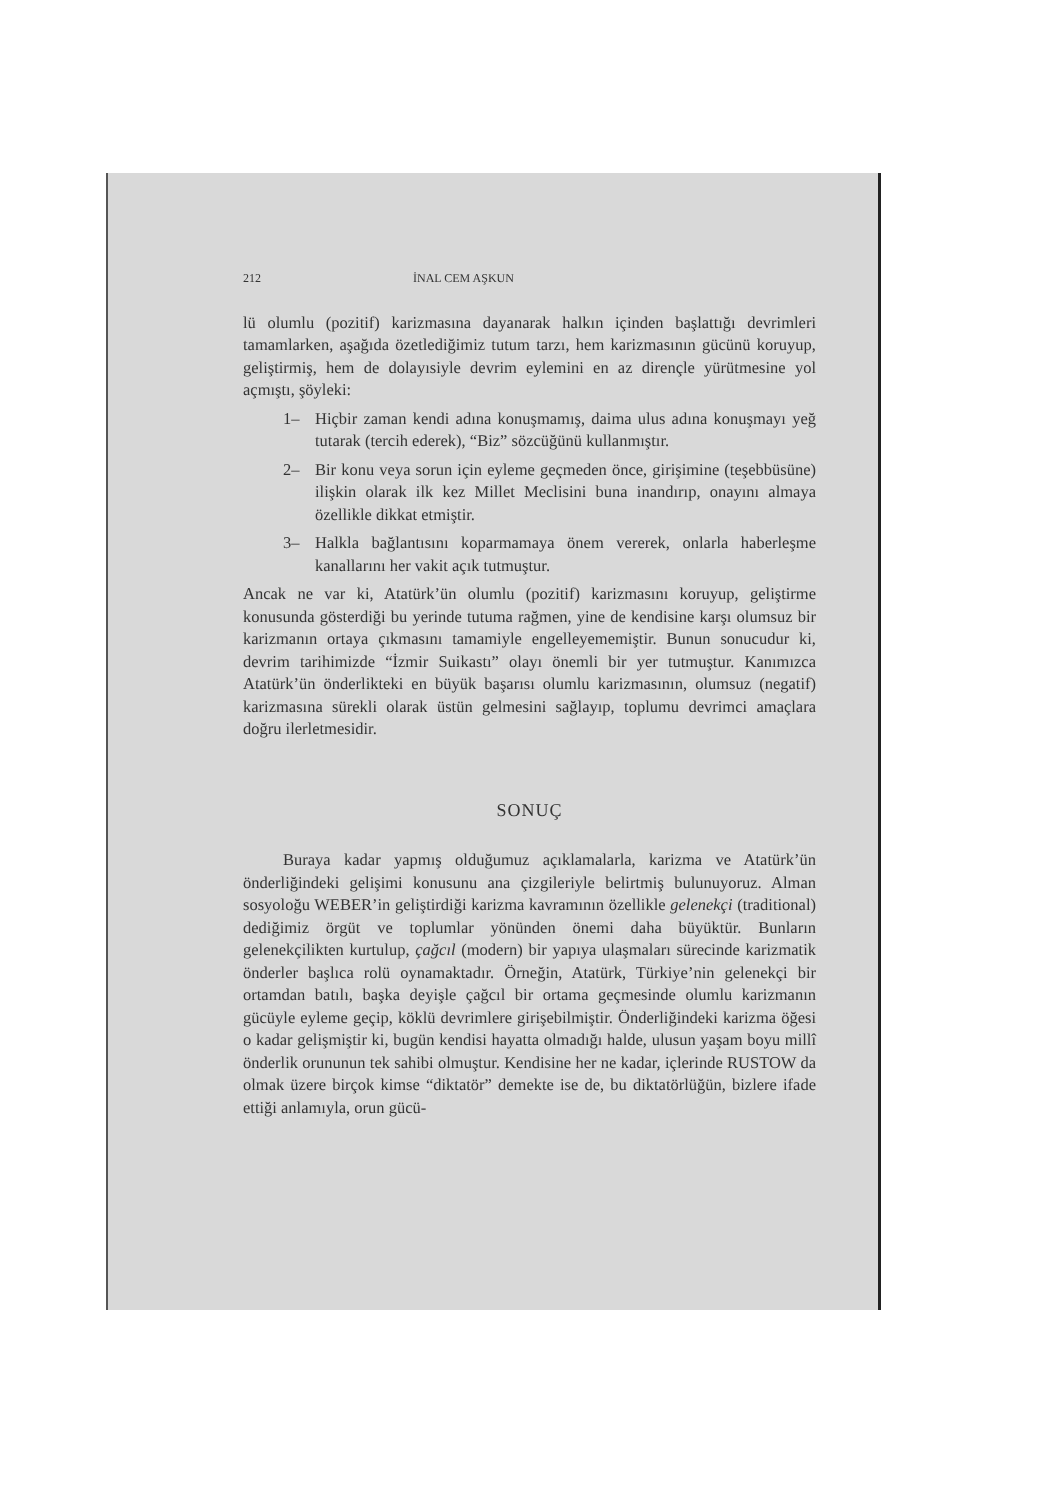212 İNAL CEM AŞKUN
lü olumlu (pozitif) karizmasına dayanarak halkın içinden başlattığı devrimleri tamamlarken, aşağıda özetlediğimiz tutum tarzı, hem karizmasının gücünü koruyup, geliştirmiş, hem de dolayısiyle devrim eylemini en az dirençle yürütmesine yol açmıştı, şöyleki:
1– Hiçbir zaman kendi adına konuşmamış, daima ulus adına konuşmayı yeğ tutarak (tercih ederek), “Biz” sözcüğünü kullanmıştır.
2– Bir konu veya sorun için eyleme geçmeden önce, girişimine (teşebbüsüne) ilişkin olarak ilk kez Millet Meclisini buna inandırıp, onayını almaya özellikle dikkat etmiştir.
3– Halkla bağlantısını koparmamaya önem vererek, onlarla haberleşme kanallarını her vakit açık tutmuştur.
Ancak ne var ki, Atatürk’ün olumlu (pozitif) karizmasını koruyup, geliştirme konusunda gösterdiği bu yerinde tutuma rağmen, yine de kendisine karşı olumsuz bir karizmanın ortaya çıkmasını tamamiyle engelleyememiştir. Bunun sonucudur ki, devrim tarihimizde “İzmir Suikastı” olayı önemli bir yer tutmuştur. Kanımızca Atatürk’ün önderlikteki en büyük başarısı olumlu karizmasının, olumsuz (negatif) karizmasına sürekli olarak üstün gelmesini sağlayıp, toplumu devrimci amaçlara doğru ilerletmesidir.
SONUÇ
Buraya kadar yapmış olduğumuz açıklamalarla, karizma ve Atatürk’ün önderliğindeki gelişimi konusunu ana çizgileriyle belirtmiş bulunuyoruz. Alman sosyoloğu WEBER’in geliştirdiği karizma kavramının özellikle gelenekçi (traditional) dediğimiz örgüt ve toplumlar yönünden önemi daha büyüktür. Bunların gelenekçilikten kurtulup, çağcıl (modern) bir yapıya ulaşmaları sürecinde karizmatik önderler başlıca rolü oynamaktadır. Örneğin, Atatürk, Türkiye’nin gelenekçi bir ortamdan batılı, başka deyişle çağcıl bir ortama geçmesinde olumlu karizmanın gücüyle eyleme geçip, köklü devrimlere girişebilmiştir. Önderliğindeki karizma öğesi o kadar gelişmiştir ki, bugün kendisi hayatta olmadığı halde, ulusun yaşam boyu millî önderlik orununun tek sahibi olmuştur. Kendisine her ne kadar, içlerinde RUSTOW da olmak üzere birçok kimse “diktatör” demekte ise de, bu diktatörlüğün, bizlere ifade ettiği anlamıyla, orun gücü-